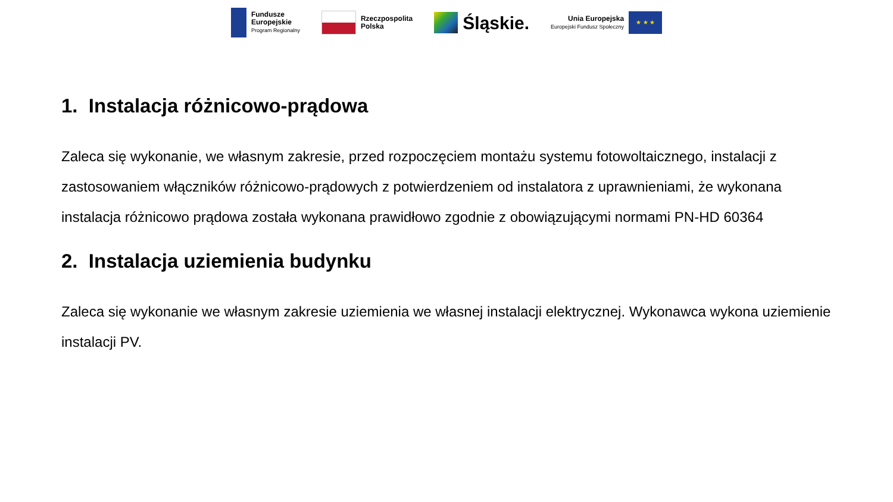Fundusze
Europejskie
Program Regionalny
Rzeczpospolita
Polska
Śląskie.
Unia Europejska
Europejski Fundusz Społeczny
★ ★ ★
1. Instalacja różnicowo-prądowa
Zaleca się wykonanie, we własnym zakresie, przed rozpoczęciem montażu systemu fotowoltaicznego, instalacji z zastosowaniem włączników różnicowo-prądowych z potwierdzeniem od instalatora z uprawnieniami, że wykonana instalacja różnicowo prądowa została wykonana prawidłowo zgodnie z obowiązującymi normami PN-HD 60364
2. Instalacja uziemienia budynku
Zaleca się wykonanie we własnym zakresie uziemienia we własnej instalacji elektrycznej. Wykonawca wykona uziemienie instalacji PV.